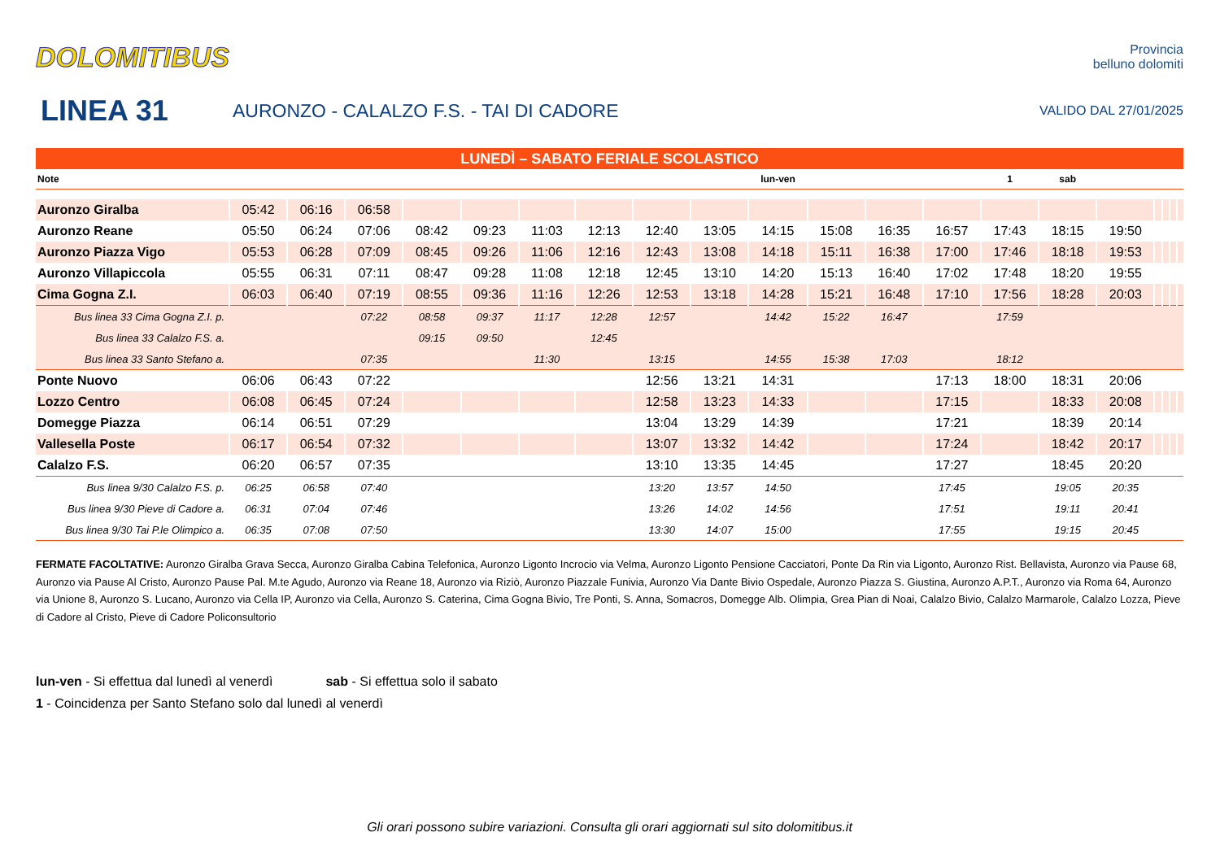DOLOMITIBUS
Provincia
belluno dolomiti
LINEA 31
AURONZO - CALALZO F.S. - TAI DI CADORE
VALIDO DAL 27/01/2025
| LUNEDÌ – SABATO FERIALE SCOLASTICO | | | | | | | | | | | | | | | | | | | | |
| Note | | | | | | | | | | lun-ven | | | | 1 | sab | | | | | |
| Auronzo Giralba | 05:42 | 06:16 | 06:58 | | | | | | | | | | | | | | | | | |
| Auronzo Reane | 05:50 | 06:24 | 07:06 | 08:42 | 09:23 | 11:03 | 12:13 | 12:40 | 13:05 | 14:15 | 15:08 | 16:35 | 16:57 | 17:43 | 18:15 | 19:50 | | | | |
| Auronzo Piazza Vigo | 05:53 | 06:28 | 07:09 | 08:45 | 09:26 | 11:06 | 12:16 | 12:43 | 13:08 | 14:18 | 15:11 | 16:38 | 17:00 | 17:46 | 18:18 | 19:53 | | | | |
| Auronzo Villapiccola | 05:55 | 06:31 | 07:11 | 08:47 | 09:28 | 11:08 | 12:18 | 12:45 | 13:10 | 14:20 | 15:13 | 16:40 | 17:02 | 17:48 | 18:20 | 19:55 | | | | |
| Cima Gogna Z.I. | 06:03 | 06:40 | 07:19 | 08:55 | 09:36 | 11:16 | 12:26 | 12:53 | 13:18 | 14:28 | 15:21 | 16:48 | 17:10 | 17:56 | 18:28 | 20:03 | | | | |
| Bus linea 33 Cima Gogna Z.I. p. | | | 07:22 | 08:58 | 09:37 | 11:17 | 12:28 | 12:57 | | 14:42 | 15:22 | 16:47 | | 17:59 | | | | | | |
| Bus linea 33 Calalzo F.S. a. | | | | 09:15 | 09:50 | | 12:45 | | | | | | | | | | | | | |
| Bus linea 33 Santo Stefano a. | | | 07:35 | | | 11:30 | | 13:15 | | 14:55 | 15:38 | 17:03 | | 18:12 | | | | | | |
| Ponte Nuovo | 06:06 | 06:43 | 07:22 | | | | | 12:56 | 13:21 | 14:31 | | | 17:13 | 18:00 | 18:31 | 20:06 | | | | |
| Lozzo Centro | 06:08 | 06:45 | 07:24 | | | | | 12:58 | 13:23 | 14:33 | | | 17:15 | | 18:33 | 20:08 | | | | |
| Domegge Piazza | 06:14 | 06:51 | 07:29 | | | | | 13:04 | 13:29 | 14:39 | | | 17:21 | | 18:39 | 20:14 | | | | |
| Vallesella Poste | 06:17 | 06:54 | 07:32 | | | | | 13:07 | 13:32 | 14:42 | | | 17:24 | | 18:42 | 20:17 | | | | |
| Calalzo F.S. | 06:20 | 06:57 | 07:35 | | | | | 13:10 | 13:35 | 14:45 | | | 17:27 | | 18:45 | 20:20 | | | | |
| Bus linea 9/30 Calalzo F.S. p. | 06:25 | 06:58 | 07:40 | | | | | 13:20 | 13:57 | 14:50 | | | 17:45 | | 19:05 | 20:35 | | | | |
| Bus linea 9/30 Pieve di Cadore a. | 06:31 | 07:04 | 07:46 | | | | | 13:26 | 14:02 | 14:56 | | | 17:51 | | 19:11 | 20:41 | | | | |
| Bus linea 9/30 Tai P.le Olimpico a. | 06:35 | 07:08 | 07:50 | | | | | 13:30 | 14:07 | 15:00 | | | 17:55 | | 19:15 | 20:45 | | | | |
FERMATE FACOLTATIVE: Auronzo Giralba Grava Secca, Auronzo Giralba Cabina Telefonica, Auronzo Ligonto Incrocio via Velma, Auronzo Ligonto Pensione Cacciatori, Ponte Da Rin via Ligonto, Auronzo Rist. Bellavista, Auronzo via Pause 68, Auronzo via Pause Al Cristo, Auronzo Pause Pal. M.te Agudo, Auronzo via Reane 18, Auronzo via Riziò, Auronzo Piazzale Funivia, Auronzo Via Dante Bivio Ospedale, Auronzo Piazza S. Giustina, Auronzo A.P.T., Auronzo via Roma 64, Auronzo via Unione 8, Auronzo S. Lucano, Auronzo via Cella IP, Auronzo via Cella, Auronzo S. Caterina, Cima Gogna Bivio, Tre Ponti, S. Anna, Somacros, Domegge Alb. Olimpia, Grea Pian di Noai, Calalzo Bivio, Calalzo Marmarole, Calalzo Lozza, Pieve di Cadore al Cristo, Pieve di Cadore Policonsultorio
lun-ven - Si effettua dal lunedì al venerdì sab - Si effettua solo il sabato
1 - Coincidenza per Santo Stefano solo dal lunedì al venerdì
Gli orari possono subire variazioni. Consulta gli orari aggiornati sul sito dolomitibus.it